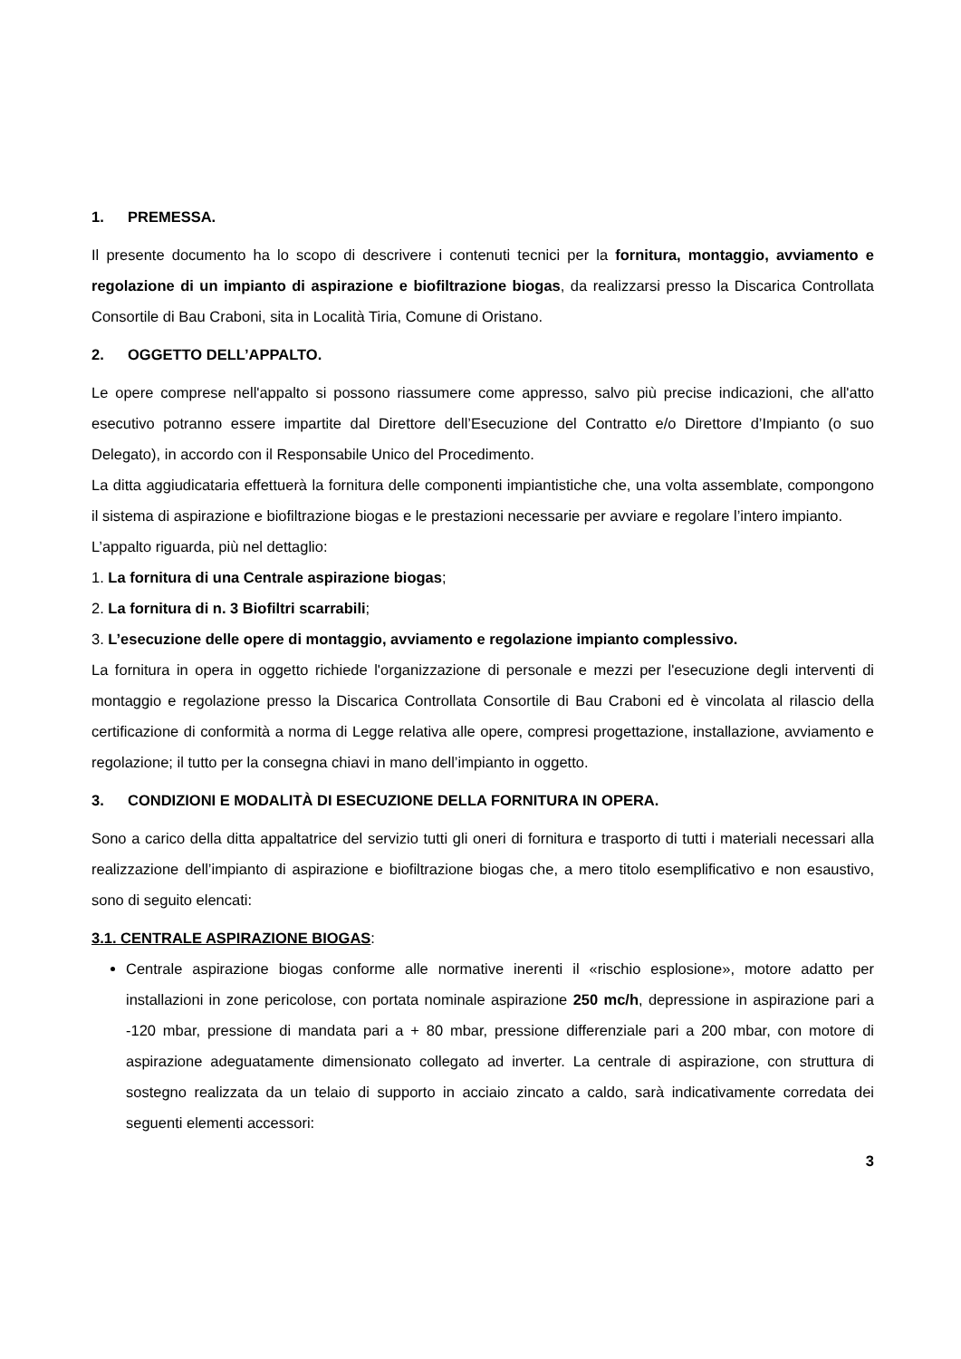1. PREMESSA.
Il presente documento ha lo scopo di descrivere i contenuti tecnici per la fornitura, montaggio, avviamento e regolazione di un impianto di aspirazione e biofiltrazione biogas, da realizzarsi presso la Discarica Controllata Consortile di Bau Craboni, sita in Località Tiria, Comune di Oristano.
2. OGGETTO DELL’APPALTO.
Le opere comprese nell'appalto si possono riassumere come appresso, salvo più precise indicazioni, che all'atto esecutivo potranno essere impartite dal Direttore dell’Esecuzione del Contratto e/o Direttore d’Impianto (o suo Delegato), in accordo con il Responsabile Unico del Procedimento.
La ditta aggiudicataria effettuerà la fornitura delle componenti impiantistiche che, una volta assemblate, compongono il sistema di aspirazione e biofiltrazione biogas e le prestazioni necessarie per avviare e regolare l’intero impianto.
L’appalto riguarda, più nel dettaglio:
1. La fornitura di una Centrale aspirazione biogas;
2. La fornitura di n. 3 Biofiltri scarrabili;
3. L’esecuzione delle opere di montaggio, avviamento e regolazione impianto complessivo.
La fornitura in opera in oggetto richiede l'organizzazione di personale e mezzi per l'esecuzione degli interventi di montaggio e regolazione presso la Discarica Controllata Consortile di Bau Craboni ed è vincolata al rilascio della certificazione di conformità a norma di Legge relativa alle opere, compresi progettazione, installazione, avviamento e regolazione; il tutto per la consegna chiavi in mano dell’impianto in oggetto.
3. CONDIZIONI E MODALITÀ DI ESECUZIONE DELLA FORNITURA IN OPERA.
Sono a carico della ditta appaltatrice del servizio tutti gli oneri di fornitura e trasporto di tutti i materiali necessari alla realizzazione dell’impianto di aspirazione e biofiltrazione biogas che, a mero titolo esemplificativo e non esaustivo, sono di seguito elencati:
3.1. CENTRALE ASPIRAZIONE BIOGAS:
Centrale aspirazione biogas conforme alle normative inerenti il «rischio esplosione», motore adatto per installazioni in zone pericolose, con portata nominale aspirazione 250 mc/h, depressione in aspirazione pari a -120 mbar, pressione di mandata pari a + 80 mbar, pressione differenziale pari a 200 mbar, con motore di aspirazione adeguatamente dimensionato collegato ad inverter. La centrale di aspirazione, con struttura di sostegno realizzata da un telaio di supporto in acciaio zincato a caldo, sarà indicativamente corredata dei seguenti elementi accessori:
3